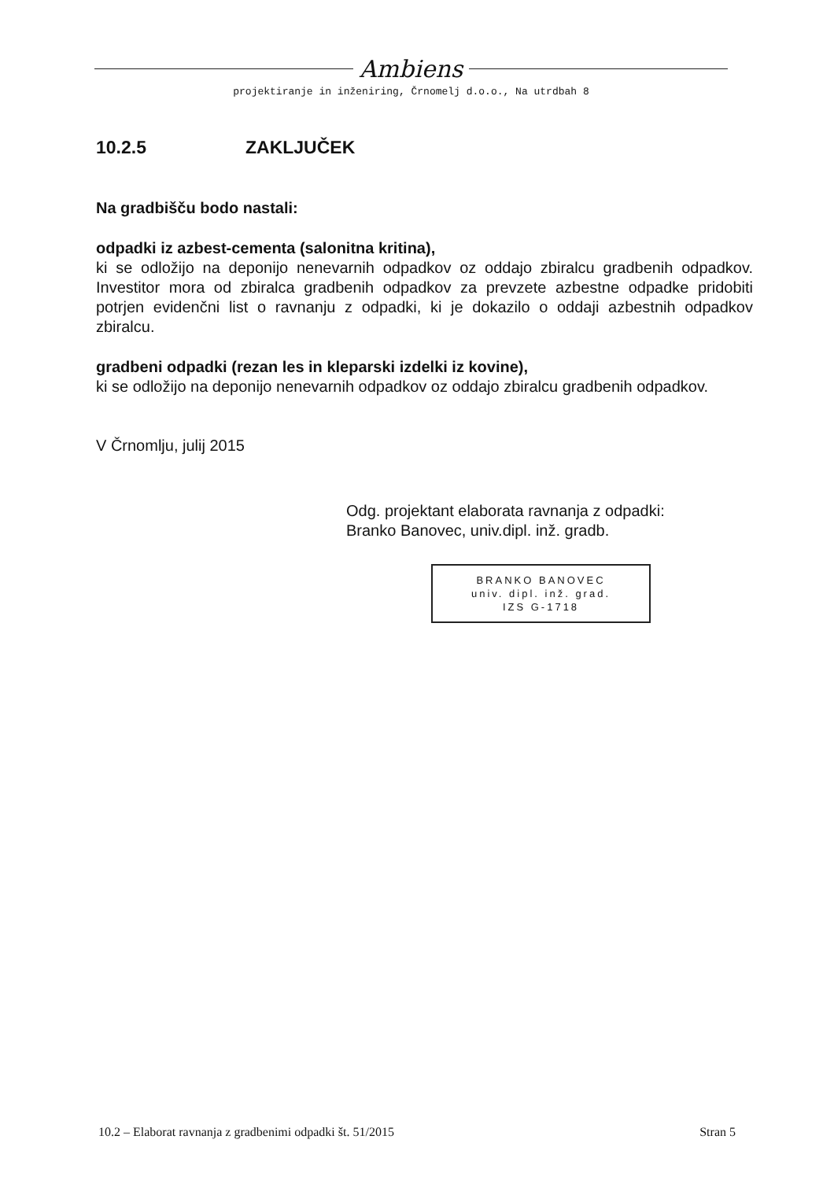Ambiens
projektiranje in inženiring, Črnomelj d.o.o., Na utrdbah 8
10.2.5 ZAKLJUČEK
Na gradbišču bodo nastali:
odpadki iz azbest-cementa (salonitna kritina),
ki se odložijo na deponijo nenevarnih odpadkov oz oddajo zbiralcu gradbenih odpadkov. Investitor mora od zbiralca gradbenih odpadkov za prevzete azbestne odpadke pridobiti potrjen evidenčni list o ravnanju z odpadki, ki je dokazilo o oddaji azbestnih odpadkov zbiralcu.
gradbeni odpadki (rezan les in kleparski izdelki iz kovine),
ki se odložijo na deponijo nenevarnih odpadkov oz oddajo zbiralcu gradbenih odpadkov.
V Črnomlju, julij 2015
Odg. projektant elaborata ravnanja z odpadki:
Branko Banovec, univ.dipl. inž. gradb.
BRANKO BANOVEC
univ. dipl. inž. grad.
IZS G-1718
10.2 – Elaborat ravnanja z gradbenimi odpadki št. 51/2015 Stran 5